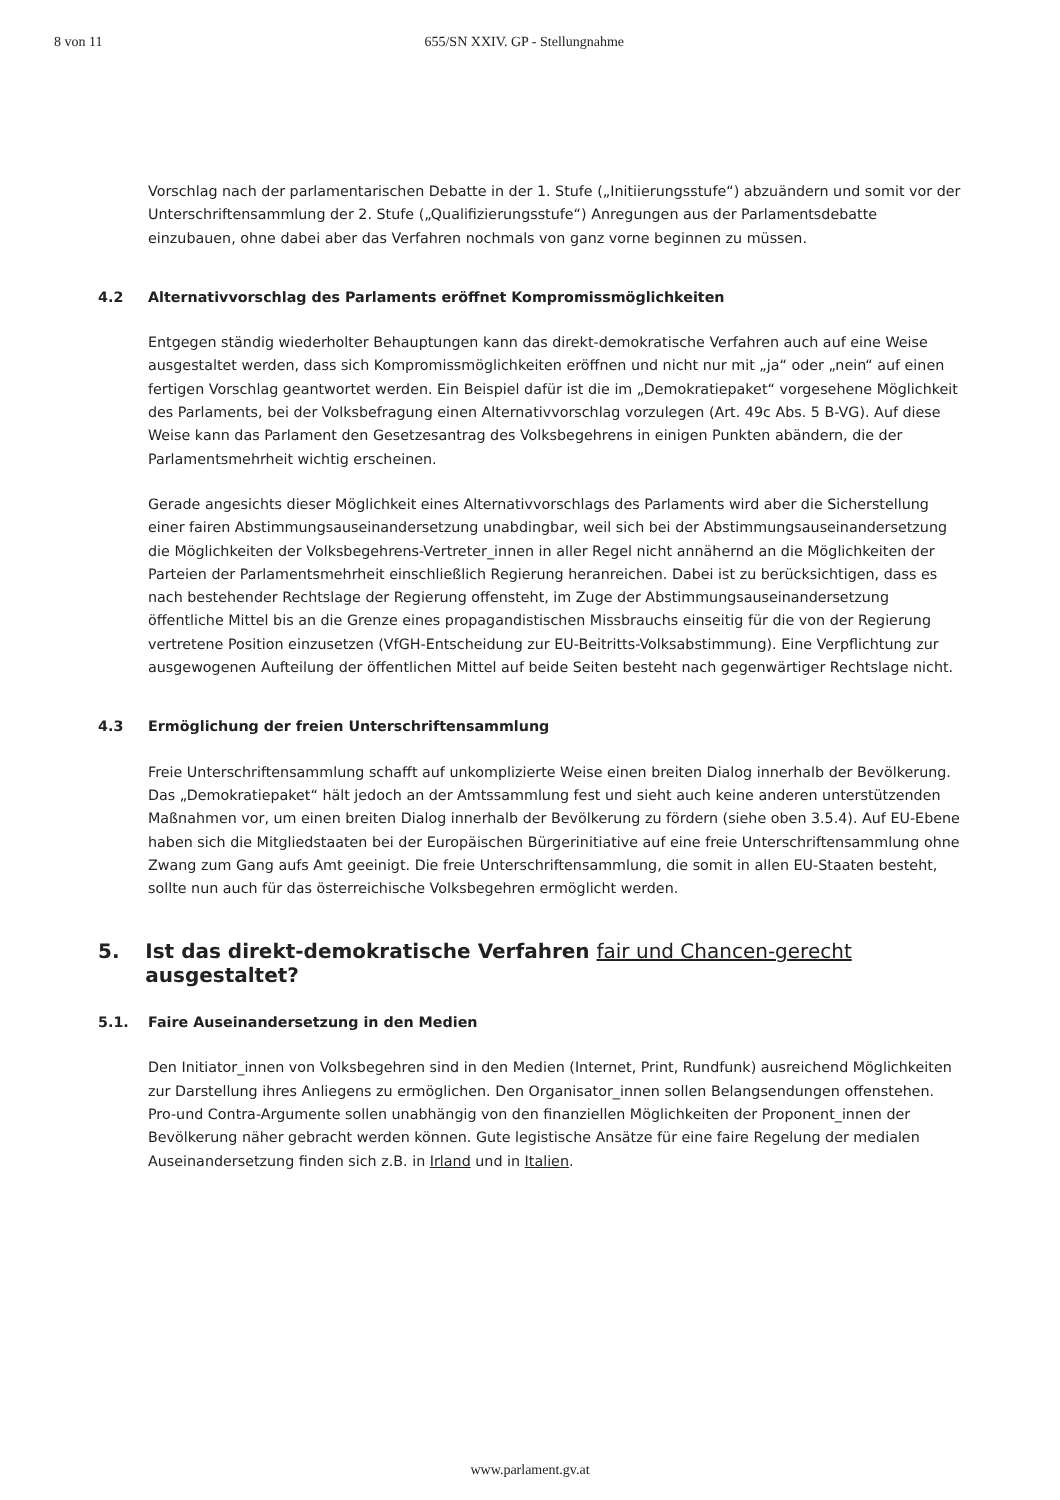8 von 11 655/SN XXIV. GP - Stellungnahme
Vorschlag nach der parlamentarischen Debatte in der 1. Stufe („Initiierungsstufe“) abzuändern und somit vor der Unterschriftensammlung der 2. Stufe („Qualifizierungsstufe“) Anregungen aus der Parlamentsdebatte einzubauen, ohne dabei aber das Verfahren nochmals von ganz vorne beginnen zu müssen.
4.2 Alternativvorschlag des Parlaments eröffnet Kompromissmöglichkeiten
Entgegen ständig wiederholter Behauptungen kann das direkt-demokratische Verfahren auch auf eine Weise ausgestaltet werden, dass sich Kompromissmöglichkeiten eröffnen und nicht nur mit „ja“ oder „nein“ auf einen fertigen Vorschlag geantwortet werden. Ein Beispiel dafür ist die im „Demokratiepaket“ vorgesehene Möglichkeit des Parlaments, bei der Volksbefragung einen Alternativvorschlag vorzulegen (Art. 49c Abs. 5 B-VG). Auf diese Weise kann das Parlament den Gesetzesantrag des Volksbegehrens in einigen Punkten abändern, die der Parlamentsmehrheit wichtig erscheinen.
Gerade angesichts dieser Möglichkeit eines Alternativvorschlags des Parlaments wird aber die Sicherstellung einer fairen Abstimmungsauseinandersetzung unabdingbar, weil sich bei der Abstimmungsauseinandersetzung die Möglichkeiten der Volksbegehrens-Vertreter_innen in aller Regel nicht annähernd an die Möglichkeiten der Parteien der Parlamentsmehrheit einschließlich Regierung heranreichen. Dabei ist zu berücksichtigen, dass es nach bestehender Rechtslage der Regierung offensteht, im Zuge der Abstimmungsauseinandersetzung öffentliche Mittel bis an die Grenze eines propagandistischen Missbrauchs einseitig für die von der Regierung vertretene Position einzusetzen (VfGH-Entscheidung zur EU-Beitritts-Volksabstimmung). Eine Verpflichtung zur ausgewogenen Aufteilung der öffentlichen Mittel auf beide Seiten besteht nach gegenwärtiger Rechtslage nicht.
4.3 Ermöglichung der freien Unterschriftensammlung
Freie Unterschriftensammlung schafft auf unkomplizierte Weise einen breiten Dialog innerhalb der Bevölkerung. Das „Demokratiepaket“ hält jedoch an der Amtssammlung fest und sieht auch keine anderen unterstützenden Maßnahmen vor, um einen breiten Dialog innerhalb der Bevölkerung zu fördern (siehe oben 3.5.4). Auf EU-Ebene haben sich die Mitgliedstaaten bei der Europäischen Bürgerinitiative auf eine freie Unterschriftensammlung ohne Zwang zum Gang aufs Amt geeinigt. Die freie Unterschriftensammlung, die somit in allen EU-Staaten besteht, sollte nun auch für das österreichische Volksbegehren ermöglicht werden.
5. Ist das direkt-demokratische Verfahren fair und Chancen-gerecht ausgestaltet?
5.1. Faire Auseinandersetzung in den Medien
Den Initiator_innen von Volksbegehren sind in den Medien (Internet, Print, Rundfunk) ausreichend Möglichkeiten zur Darstellung ihres Anliegens zu ermöglichen. Den Organisator_innen sollen Belangsendungen offenstehen. Pro-und Contra-Argumente sollen unabhängig von den finanziellen Möglichkeiten der Proponent_innen der Bevölkerung näher gebracht werden können. Gute legistische Ansätze für eine faire Regelung der medialen Auseinandersetzung finden sich z.B. in Irland und in Italien.
www.parlament.gv.at